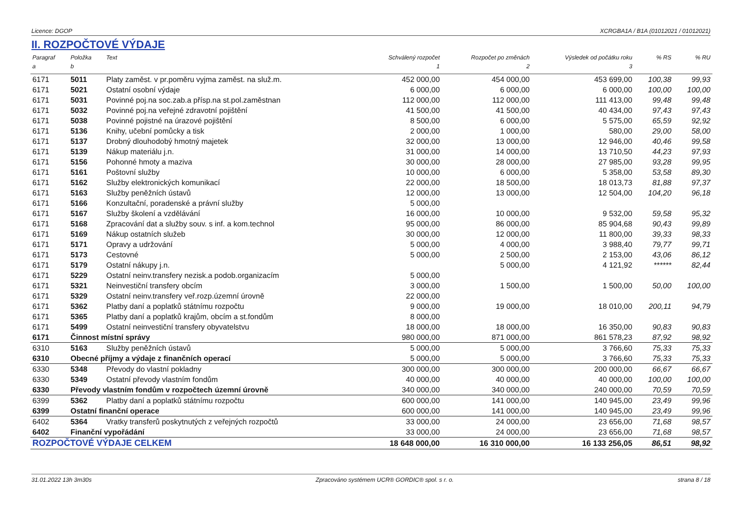Licence: DGOP XCRGBA1A / B1A (01012021 / 01012021)
II. ROZPOČTOVÉ VÝDAJE
| Paragraf | Položka | Text | Schválený rozpočet | Rozpočet po změnách | Výsledek od počátku roku | % RS | % RU |
| --- | --- | --- | --- | --- | --- | --- | --- |
| a | b | | 1 | 2 | 3 | | |
| 6171 | 5011 | Platy zaměst. v pr.poměru vyjma zaměst. na služ.m. | 452 000,00 | 454 000,00 | 453 699,00 | 100,38 | 99,93 |
| 6171 | 5021 | Ostatní osobní výdaje | 6 000,00 | 6 000,00 | 6 000,00 | 100,00 | 100,00 |
| 6171 | 5031 | Povinné poj.na soc.zab.a přísp.na st.pol.zaměstnan | 112 000,00 | 112 000,00 | 111 413,00 | 99,48 | 99,48 |
| 6171 | 5032 | Povinné poj.na veřejné zdravotní pojištění | 41 500,00 | 41 500,00 | 40 434,00 | 97,43 | 97,43 |
| 6171 | 5038 | Povinné pojistné na úrazové pojištění | 8 500,00 | 6 000,00 | 5 575,00 | 65,59 | 92,92 |
| 6171 | 5136 | Knihy, učební pomůcky a tisk | 2 000,00 | 1 000,00 | 580,00 | 29,00 | 58,00 |
| 6171 | 5137 | Drobný dlouhodobý hmotný majetek | 32 000,00 | 13 000,00 | 12 946,00 | 40,46 | 99,58 |
| 6171 | 5139 | Nákup materiálu j.n. | 31 000,00 | 14 000,00 | 13 710,50 | 44,23 | 97,93 |
| 6171 | 5156 | Pohonné hmoty a maziva | 30 000,00 | 28 000,00 | 27 985,00 | 93,28 | 99,95 |
| 6171 | 5161 | Poštovní služby | 10 000,00 | 6 000,00 | 5 358,00 | 53,58 | 89,30 |
| 6171 | 5162 | Služby elektronických komunikací | 22 000,00 | 18 500,00 | 18 013,73 | 81,88 | 97,37 |
| 6171 | 5163 | Služby peněžních ústavů | 12 000,00 | 13 000,00 | 12 504,00 | 104,20 | 96,18 |
| 6171 | 5166 | Konzultační, poradenské a právní služby | 5 000,00 | | | | |
| 6171 | 5167 | Služby školení a vzdělávání | 16 000,00 | 10 000,00 | 9 532,00 | 59,58 | 95,32 |
| 6171 | 5168 | Zpracování dat a služby souv. s inf. a kom.technol | 95 000,00 | 86 000,00 | 85 904,68 | 90,43 | 99,89 |
| 6171 | 5169 | Nákup ostatních služeb | 30 000,00 | 12 000,00 | 11 800,00 | 39,33 | 98,33 |
| 6171 | 5171 | Opravy a udržování | 5 000,00 | 4 000,00 | 3 988,40 | 79,77 | 99,71 |
| 6171 | 5173 | Cestovné | 5 000,00 | 2 500,00 | 2 153,00 | 43,06 | 86,12 |
| 6171 | 5179 | Ostatní nákupy j.n. | | 5 000,00 | 4 121,92 | ****** | 82,44 |
| 6171 | 5229 | Ostatní neinv.transfery nezisk.a podob.organizacím | 5 000,00 | | | | |
| 6171 | 5321 | Neinvestiční transfery obcím | 3 000,00 | 1 500,00 | 1 500,00 | 50,00 | 100,00 |
| 6171 | 5329 | Ostatní neinv.transfery veř.rozp.územní úrovně | 22 000,00 | | | | |
| 6171 | 5362 | Platby daní a poplatků státnímu rozpočtu | 9 000,00 | 19 000,00 | 18 010,00 | 200,11 | 94,79 |
| 6171 | 5365 | Platby daní a poplatků krajům, obcím a st.fondům | 8 000,00 | | | | |
| 6171 | 5499 | Ostatní neinvestiční transfery obyvatelstvu | 18 000,00 | 18 000,00 | 16 350,00 | 90,83 | 90,83 |
| 6171 | Činnost místní správy | | 980 000,00 | 871 000,00 | 861 578,23 | 87,92 | 98,92 |
| 6310 | 5163 | Služby peněžních ústavů | 5 000,00 | 5 000,00 | 3 766,60 | 75,33 | 75,33 |
| 6310 | Obecné příjmy a výdaje z finančních operací | | 5 000,00 | 5 000,00 | 3 766,60 | 75,33 | 75,33 |
| 6330 | 5348 | Převody do vlastní pokladny | 300 000,00 | 300 000,00 | 200 000,00 | 66,67 | 66,67 |
| 6330 | 5349 | Ostatní převody vlastním fondům | 40 000,00 | 40 000,00 | 40 000,00 | 100,00 | 100,00 |
| 6330 | Převody vlastním fondům v rozpočtech územní úrovně | | 340 000,00 | 340 000,00 | 240 000,00 | 70,59 | 70,59 |
| 6399 | 5362 | Platby daní a poplatků státnímu rozpočtu | 600 000,00 | 141 000,00 | 140 945,00 | 23,49 | 99,96 |
| 6399 | Ostatní finanční operace | | 600 000,00 | 141 000,00 | 140 945,00 | 23,49 | 99,96 |
| 6402 | 5364 | Vratky transferů poskytnutých z veřejných rozpočtů | 33 000,00 | 24 000,00 | 23 656,00 | 71,68 | 98,57 |
| 6402 | Finanční vypořádání | | 33 000,00 | 24 000,00 | 23 656,00 | 71,68 | 98,57 |
| ROZPOČTOVÉ VÝDAJE CELKEM | | | 18 648 000,00 | 16 310 000,00 | 16 133 256,05 | 86,51 | 98,92 |
31.01.2022 13h 3m30s Zpracováno systémem UCR® GORDIC® spol. s r. o. strana 8 / 18